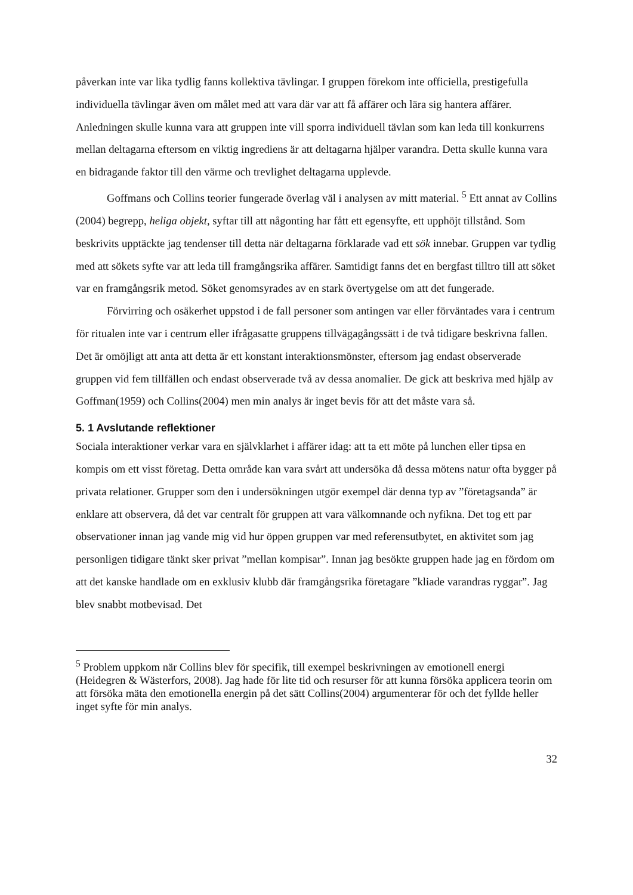påverkan inte var lika tydlig fanns kollektiva tävlingar. I gruppen förekom inte officiella, prestigefulla individuella tävlingar även om målet med att vara där var att få affärer och lära sig hantera affärer. Anledningen skulle kunna vara att gruppen inte vill sporra individuell tävlan som kan leda till konkurrens mellan deltagarna eftersom en viktig ingrediens är att deltagarna hjälper varandra. Detta skulle kunna vara en bidragande faktor till den värme och trevlighet deltagarna upplevde.
Goffmans och Collins teorier fungerade överlag väl i analysen av mitt material. <sup>5</sup> Ett annat av Collins (2004) begrepp, heliga objekt, syftar till att någonting har fått ett egensyfte, ett upphöjt tillstånd. Som beskrivits upptäckte jag tendenser till detta när deltagarna förklarade vad ett sök innebar. Gruppen var tydlig med att sökets syfte var att leda till framgångsrika affärer. Samtidigt fanns det en bergfast tilltro till att söket var en framgångsrik metod. Söket genomsyrades av en stark övertygelse om att det fungerade.
Förvirring och osäkerhet uppstod i de fall personer som antingen var eller förväntades vara i centrum för ritualen inte var i centrum eller ifrågasatte gruppens tillvägagångssätt i de två tidigare beskrivna fallen. Det är omöjligt att anta att detta är ett konstant interaktionsmönster, eftersom jag endast observerade gruppen vid fem tillfällen och endast observerade två av dessa anomalier. De gick att beskriva med hjälp av Goffman(1959) och Collins(2004) men min analys är inget bevis för att det måste vara så.
5. 1 Avslutande reflektioner
Sociala interaktioner verkar vara en självklarhet i affärer idag: att ta ett möte på lunchen eller tipsa en kompis om ett visst företag. Detta område kan vara svårt att undersöka då dessa mötens natur ofta bygger på privata relationer. Grupper som den i undersökningen utgör exempel där denna typ av ”företagsanda” är enklare att observera, då det var centralt för gruppen att vara välkomnande och nyfikna. Det tog ett par observationer innan jag vande mig vid hur öppen gruppen var med referensutbytet, en aktivitet som jag personligen tidigare tänkt sker privat ”mellan kompisar”. Innan jag besökte gruppen hade jag en fördom om att det kanske handlade om en exklusiv klubb där framgångsrika företagare ”kliade varandras ryggar”. Jag blev snabbt motbevisad. Det
<sup>5</sup> Problem uppkom när Collins blev för specifik, till exempel beskrivningen av emotionell energi (Heidegren & Wästerfors, 2008). Jag hade för lite tid och resurser för att kunna försöka applicera teorin om att försöka mäta den emotionella energin på det sätt Collins(2004) argumenterar för och det fyllde heller inget syfte för min analys.
32